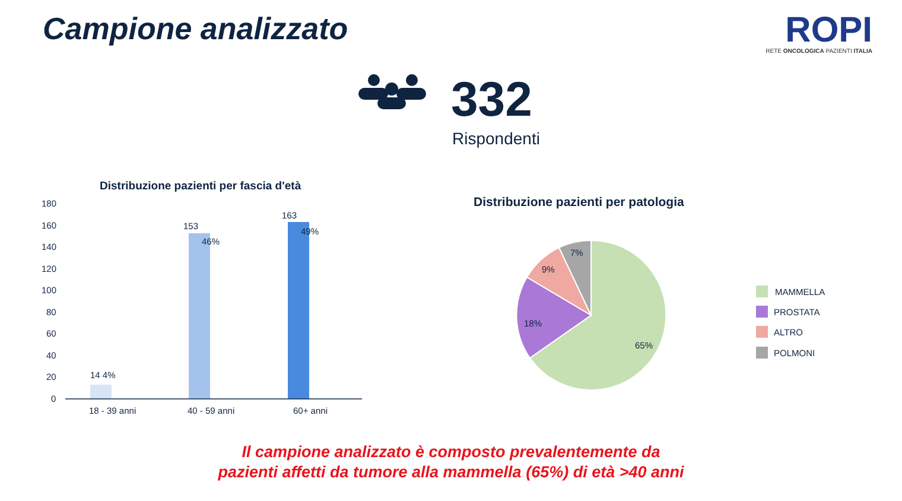Campione analizzato
ROPI
RETE ONCOLOGICA PAZIENTI ITALIA
180
160
140
120
100
80
60
40
20
0
14 4%
153
46%
163
49%
18 - 39 anni
40 - 59 anni
60+ anni
65%
18%
9%
7%
MAMMELLA
PROSTATA
ALTRO
POLMONI
332
Rispondenti
Distribuzione pazienti per fascia d'età
Distribuzione pazienti per patologia
Il campione analizzato è composto prevalentemente da
pazienti affetti da tumore alla mammella (65%) di età >40 anni